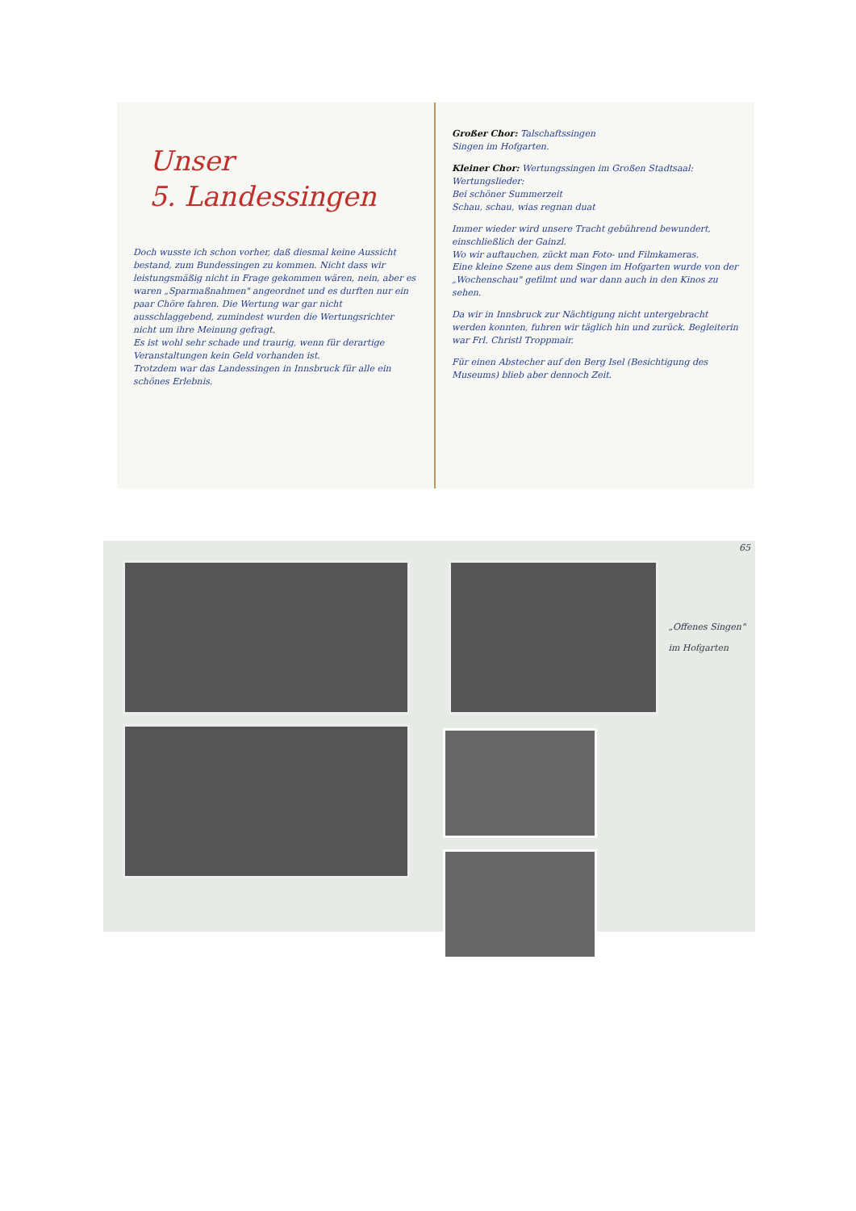Unser
5. Landessingen
Doch wusste ich schon vorher, daß diesmal keine Aussicht bestand, zum Bundessingen zu kommen. Nicht dass wir leistungsmäßig nicht in Frage gekommen wären, nein, aber es waren „Sparmaßnahmen" angeordnet und es durften nur ein paar Chöre fahren. Die Wertung war gar nicht ausschlaggebend, zumindest wurden die Wertungsrichter nicht um ihre Meinung gefragt.
Es ist wohl sehr schade und traurig, wenn für derartige Veranstaltungen kein Geld vorhanden ist.
Trotzdem war das Landessingen in Innsbruck für alle ein schönes Erlebnis.
Großer Chor: Talschaftssingen
Singen im Hofgarten.
Kleiner Chor: Wertungssingen im Großen Stadtsaal:
Wertungslieder:
Bei schöner Summerzeit
Schau, schau, wias regnan duat
Immer wieder wird unsere Tracht gebührend bewundert, einschließlich der Gainzl.
Wo wir auftauchen, zückt man Foto- und Filmkameras.
Eine kleine Szene aus dem Singen im Hofgarten wurde von der „Wochenschau" gefilmt und war dann auch in den Kinos zu sehen.
Da wir in Innsbruck zur Nächtigung nicht untergebracht werden konnten, fuhren wir täglich hin und zurück. Begleiterin war Frl. Christl Troppmair.
Für einen Abstecher auf den Berg Isel (Besichtigung des Museums) blieb aber dennoch Zeit.
„Offenes Singen"
im Hofgarten
65